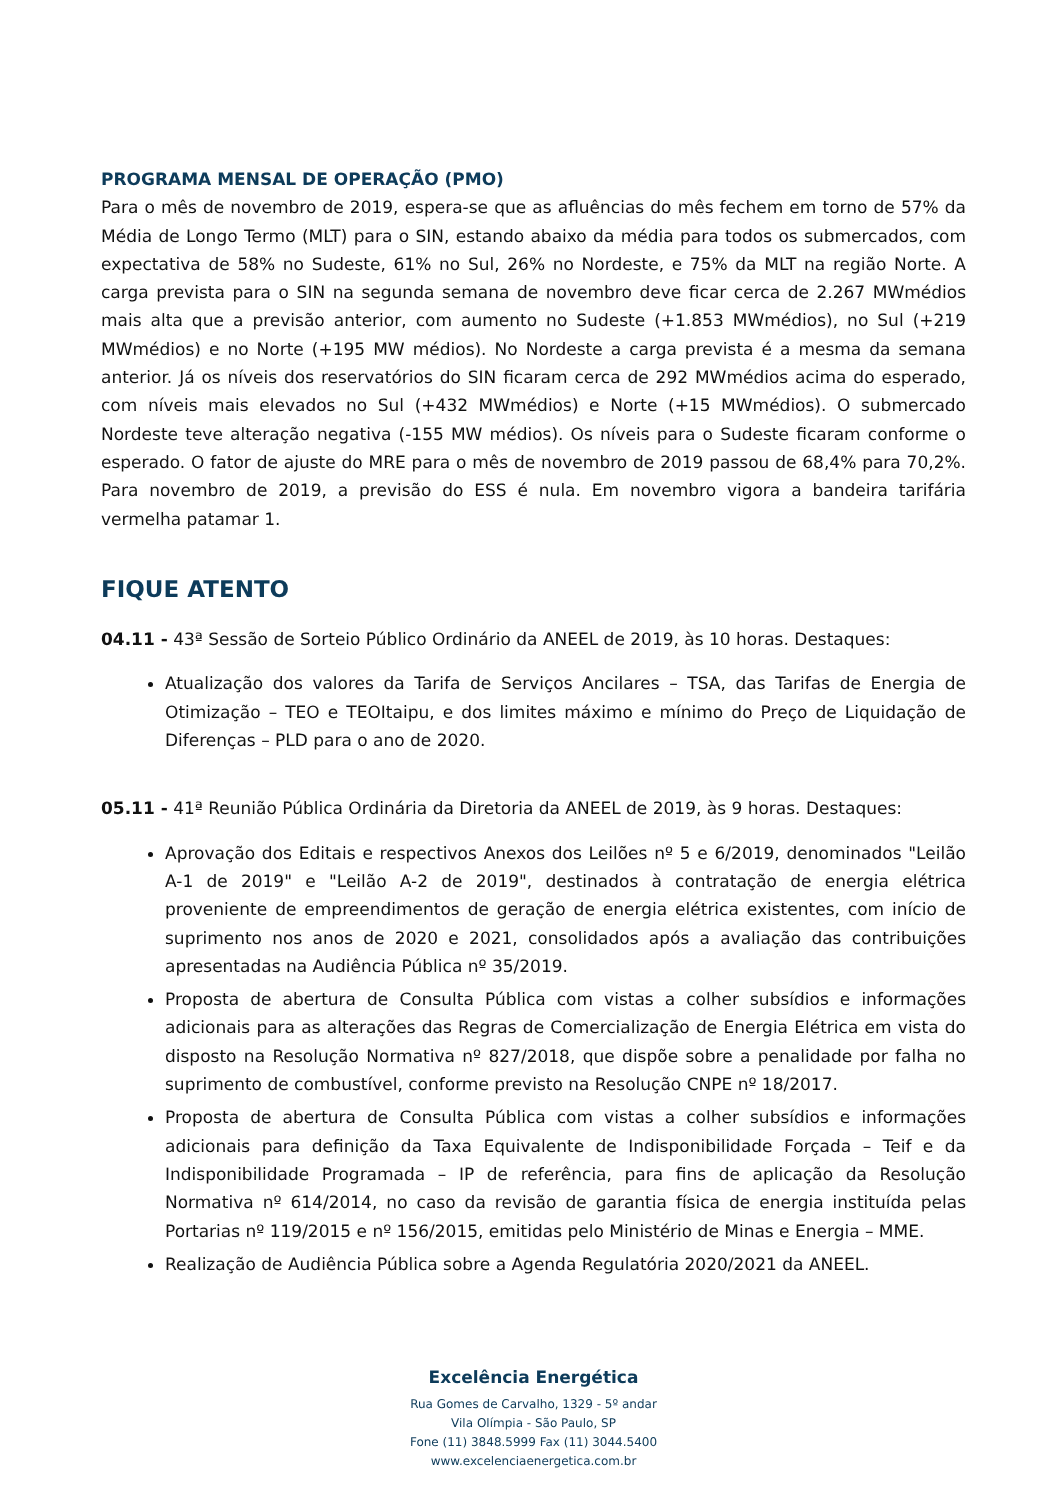PROGRAMA MENSAL DE OPERAÇÃO (PMO)
Para o mês de novembro de 2019, espera-se que as afluências do mês fechem em torno de 57% da Média de Longo Termo (MLT) para o SIN, estando abaixo da média para todos os submercados, com expectativa de 58% no Sudeste, 61% no Sul, 26% no Nordeste, e 75% da MLT na região Norte. A carga prevista para o SIN na segunda semana de novembro deve ficar cerca de 2.267 MWmédios mais alta que a previsão anterior, com aumento no Sudeste (+1.853 MWmédios), no Sul (+219 MWmédios) e no Norte (+195 MW médios). No Nordeste a carga prevista é a mesma da semana anterior. Já os níveis dos reservatórios do SIN ficaram cerca de 292 MWmédios acima do esperado, com níveis mais elevados no Sul (+432 MWmédios) e Norte (+15 MWmédios). O submercado Nordeste teve alteração negativa (-155 MW médios). Os níveis para o Sudeste ficaram conforme o esperado. O fator de ajuste do MRE para o mês de novembro de 2019 passou de 68,4% para 70,2%. Para novembro de 2019, a previsão do ESS é nula. Em novembro vigora a bandeira tarifária vermelha patamar 1.
FIQUE ATENTO
04.11 - 43ª Sessão de Sorteio Público Ordinário da ANEEL de 2019, às 10 horas. Destaques:
Atualização dos valores da Tarifa de Serviços Ancilares – TSA, das Tarifas de Energia de Otimização – TEO e TEOItaipu, e dos limites máximo e mínimo do Preço de Liquidação de Diferenças – PLD para o ano de 2020.
05.11 - 41ª Reunião Pública Ordinária da Diretoria da ANEEL de 2019, às 9 horas. Destaques:
Aprovação dos Editais e respectivos Anexos dos Leilões nº 5 e 6/2019, denominados "Leilão A-1 de 2019" e "Leilão A-2 de 2019", destinados à contratação de energia elétrica proveniente de empreendimentos de geração de energia elétrica existentes, com início de suprimento nos anos de 2020 e 2021, consolidados após a avaliação das contribuições apresentadas na Audiência Pública nº 35/2019.
Proposta de abertura de Consulta Pública com vistas a colher subsídios e informações adicionais para as alterações das Regras de Comercialização de Energia Elétrica em vista do disposto na Resolução Normativa nº 827/2018, que dispõe sobre a penalidade por falha no suprimento de combustível, conforme previsto na Resolução CNPE nº 18/2017.
Proposta de abertura de Consulta Pública com vistas a colher subsídios e informações adicionais para definição da Taxa Equivalente de Indisponibilidade Forçada – Teif e da Indisponibilidade Programada – IP de referência, para fins de aplicação da Resolução Normativa nº 614/2014, no caso da revisão de garantia física de energia instituída pelas Portarias nº 119/2015 e nº 156/2015, emitidas pelo Ministério de Minas e Energia – MME.
Realização de Audiência Pública sobre a Agenda Regulatória 2020/2021 da ANEEL.
Excelência Energética
Rua Gomes de Carvalho, 1329 - 5º andar
Vila Olímpia - São Paulo, SP
Fone (11) 3848.5999 Fax (11) 3044.5400
www.excelenciaenergetica.com.br